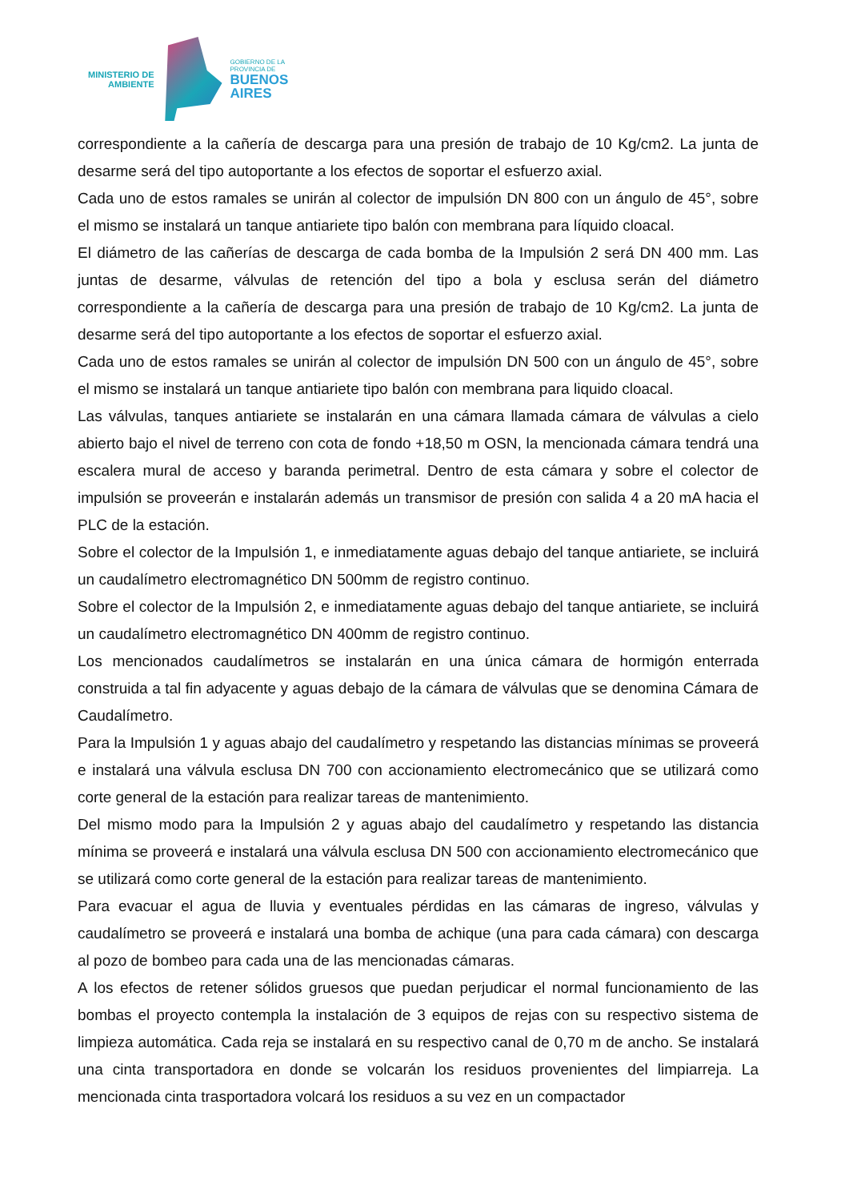MINISTERIO DE
AMBIENTE
GOBIERNO DE LA
PROVINCIA DE
BUENOS
AIRES
correspondiente a la cañería de descarga para una presión de trabajo de 10 Kg/cm2. La junta de desarme será del tipo autoportante a los efectos de soportar el esfuerzo axial.
Cada uno de estos ramales se unirán al colector de impulsión DN 800 con un ángulo de 45°, sobre el mismo se instalará un tanque antiariete tipo balón con membrana para líquido cloacal.
El diámetro de las cañerías de descarga de cada bomba de la Impulsión 2 será DN 400 mm. Las juntas de desarme, válvulas de retención del tipo a bola y esclusa serán del diámetro correspondiente a la cañería de descarga para una presión de trabajo de 10 Kg/cm2. La junta de desarme será del tipo autoportante a los efectos de soportar el esfuerzo axial.
Cada uno de estos ramales se unirán al colector de impulsión DN 500 con un ángulo de 45°, sobre el mismo se instalará un tanque antiariete tipo balón con membrana para liquido cloacal.
Las válvulas, tanques antiariete se instalarán en una cámara llamada cámara de válvulas a cielo abierto bajo el nivel de terreno con cota de fondo +18,50 m OSN, la mencionada cámara tendrá una escalera mural de acceso y baranda perimetral. Dentro de esta cámara y sobre el colector de impulsión se proveerán e instalarán además un transmisor de presión con salida 4 a 20 mA hacia el PLC de la estación.
Sobre el colector de la Impulsión 1, e inmediatamente aguas debajo del tanque antiariete, se incluirá un caudalímetro electromagnético DN 500mm de registro continuo.
Sobre el colector de la Impulsión 2, e inmediatamente aguas debajo del tanque antiariete, se incluirá un caudalímetro electromagnético DN 400mm de registro continuo.
Los mencionados caudalímetros se instalarán en una única cámara de hormigón enterrada construida a tal fin adyacente y aguas debajo de la cámara de válvulas que se denomina Cámara de Caudalímetro.
Para la Impulsión 1 y aguas abajo del caudalímetro y respetando las distancias mínimas se proveerá e instalará una válvula esclusa DN 700 con accionamiento electromecánico que se utilizará como corte general de la estación para realizar tareas de mantenimiento.
Del mismo modo para la Impulsión 2 y aguas abajo del caudalímetro y respetando las distancia mínima se proveerá e instalará una válvula esclusa DN 500 con accionamiento electromecánico que se utilizará como corte general de la estación para realizar tareas de mantenimiento.
Para evacuar el agua de lluvia y eventuales pérdidas en las cámaras de ingreso, válvulas y caudalímetro se proveerá e instalará una bomba de achique (una para cada cámara) con descarga al pozo de bombeo para cada una de las mencionadas cámaras.
A los efectos de retener sólidos gruesos que puedan perjudicar el normal funcionamiento de las bombas el proyecto contempla la instalación de 3 equipos de rejas con su respectivo sistema de limpieza automática. Cada reja se instalará en su respectivo canal de 0,70 m de ancho. Se instalará una cinta transportadora en donde se volcarán los residuos provenientes del limpiarreja. La mencionada cinta trasportadora volcará los residuos a su vez en un compactador